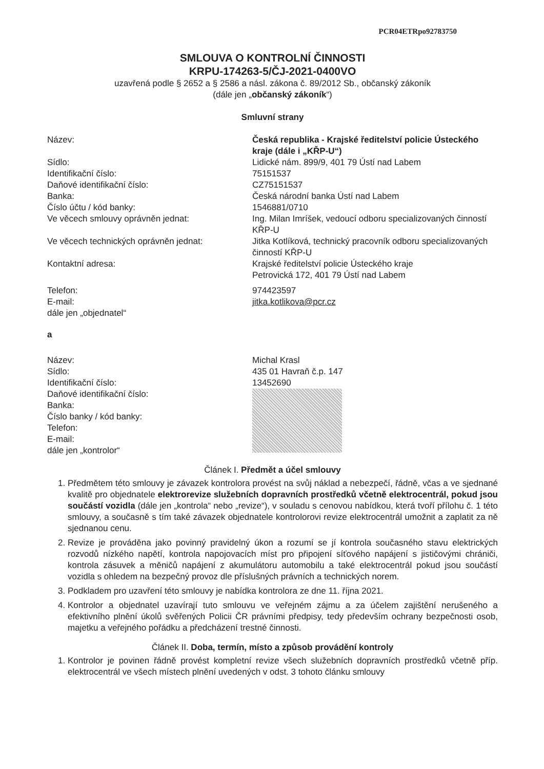PCR04ETRpo92783750
SMLOUVA O KONTROLNÍ ČINNOSTI
KRPU-174263-5/ČJ-2021-0400VO
uzavřená podle § 2652 a § 2586 a násl. zákona č. 89/2012 Sb., občanský zákoník
(dále jen „občanský zákoník“)
Smluvní strany
| Název: | Česká republika - Krajské ředitelství policie Ústeckého kraje (dále i „KŘP-U“) |
| Sídlo: | Lidické nám. 899/9, 401 79 Ústí nad Labem |
| Identifikační číslo: | 75151537 |
| Daňové identifikační číslo: | CZ75151537 |
| Banka: | Česká národní banka Ústí nad Labem |
| Číslo účtu / kód banky: | 1546881/0710 |
| Ve věcech smlouvy oprávněn jednat: | Ing. Milan Imríšek, vedoucí odboru specializovaných činností KŘP-U |
| Ve věcech technických oprávněn jednat: | Jitka Kotlíková, technický pracovník odboru specializovaných činností KŘP-U |
| Kontaktní adresa: | Krajské ředitelství policie Ústeckého kraje Petrovická 172, 401 79 Ústí nad Labem |
| Telefon: | 974423597 |
| E-mail: | jitka.kotlikova@pcr.cz |
| dále jen „objednatel“ | |
a
| Název: | Michal Krasl |
| Sídlo: | 435 01 Havraň č.p. 147 |
| Identifikační číslo: | 13452690 |
| Daňové identifikační číslo: Banka: Číslo banky / kód banky: Telefon: E-mail: dále jen „kontrolor“ | |
Článek I. Předmět a účel smlouvy
1. Předmětem této smlouvy je závazek kontrolora provést na svůj náklad a nebezpečí, řádně, včas a ve sjednané kvalitě pro objednatele elektrorevize služebních dopravních prostředků včetně elektrocentrál, pokud jsou součástí vozidla (dále jen „kontrola“ nebo „revize“), v souladu s cenovou nabídkou, která tvoří přílohu č. 1 této smlouvy, a současně s tím také závazek objednatele kontrolorovi revize elektrocentrál umožnit a zaplatit za ně sjednanou cenu.
2. Revize je prováděna jako povinný pravidelný úkon a rozumí se jí kontrola současného stavu elektrických rozvodů nízkého napětí, kontrola napojovacích míst pro připojení síťového napájení s jističovými chrániči, kontrola zásuvek a měničů napájení z akumulátoru automobilu a také elektrocentrál pokud jsou součástí vozidla s ohledem na bezpečný provoz dle příslušných právních a technických norem.
3. Podkladem pro uzavření této smlouvy je nabídka kontrolora ze dne 11. října 2021.
4. Kontrolor a objednatel uzavírají tuto smlouvu ve veřejném zájmu a za účelem zajištění nerušeného a efektivního plnění úkolů svěřených Policii ČR právními předpisy, tedy především ochrany bezpečnosti osob, majetku a veřejného pořádku a předcházení trestné činnosti.
Článek II. Doba, termín, místo a způsob provádění kontroly
1. Kontrolor je povinen řádně provést kompletní revize všech služebních dopravních prostředků včetně příp. elektrocentrál ve všech místech plnění uvedených v odst. 3 tohoto článku smlouvy